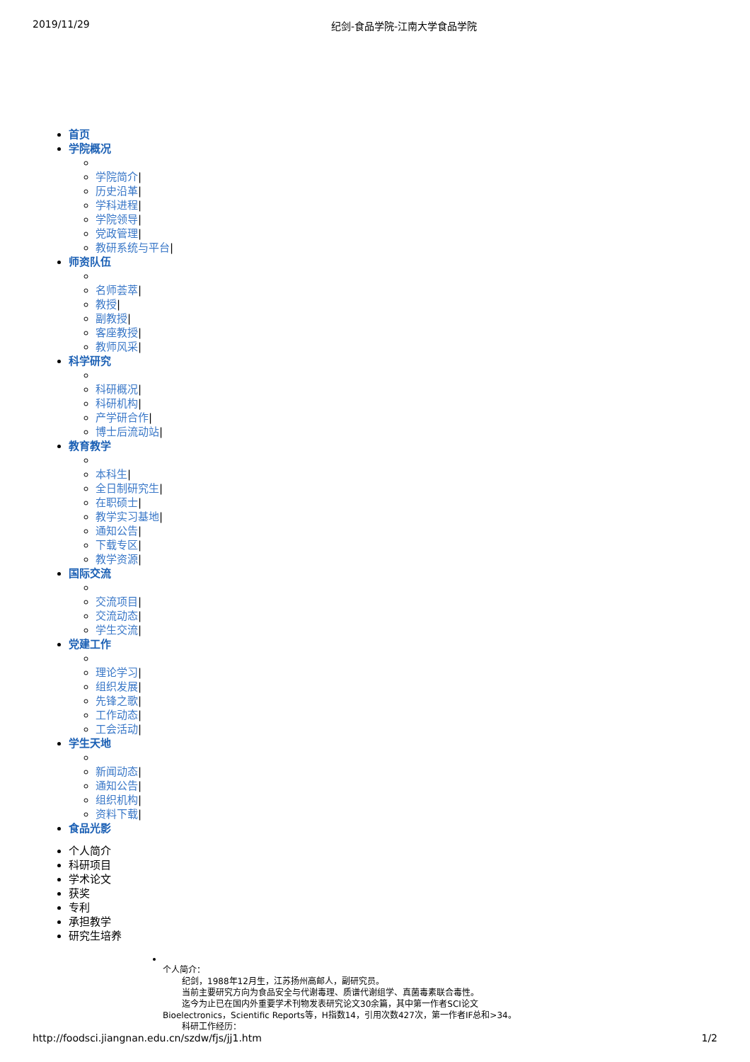2019/11/29 纪剑-食品学院-江南大学食品学院
首页
学院概况
学院简介|
历史沿革|
学科进程|
学院领导|
党政管理|
教研系统与平台|
师资队伍
名师荟萃|
教授|
副教授|
客座教授|
教师风采|
科学研究
科研概况|
科研机构|
产学研合作|
博士后流动站|
教育教学
本科生|
全日制研究生|
在职硕士|
教学实习基地|
通知公告|
下载专区|
教学资源|
国际交流
交流项目|
交流动态|
学生交流|
党建工作
理论学习|
组织发展|
先锋之歌|
工作动态|
工会活动|
学生天地
新闻动态|
通知公告|
组织机构|
资料下载|
食品光影
个人简介
科研项目
学术论文
获奖
专利
承担教学
研究生培养
个人简介：
纪剑，1988年12月生，江苏扬州高邮人，副研究员。
当前主要研究方向为食品安全与代谢毒理、质谱代谢组学、真菌毒素联合毒性。
迄今为止已在国内外重要学术刊物发表研究论文30余篇，其中第一作者SCI论文
Bioelectronics，Scientific Reports等，H指数14，引用次数427次，第一作者IF总和>34。
科研工作经历：
http://foodsci.jiangnan.edu.cn/szdw/fjs/jj1.htm 1/2